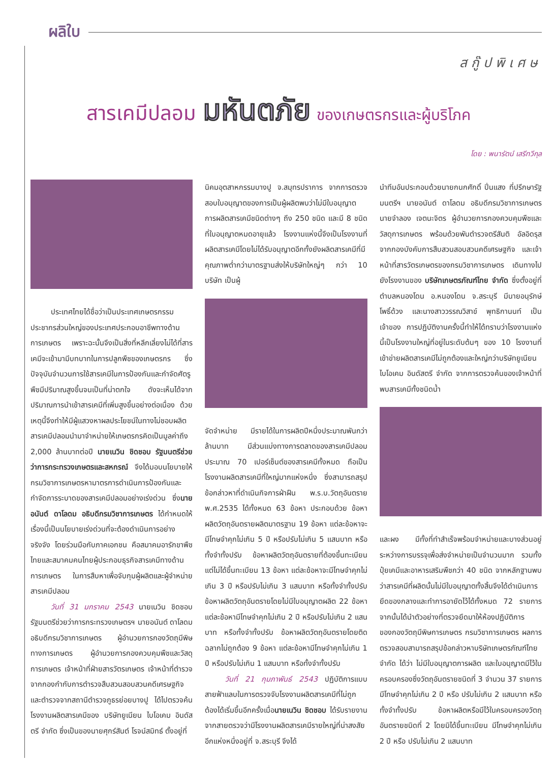ผลิใบ
สกู๊ปพิเศษ
สารเคมีปลอม มหันตภัย ของเกษตรกรและผู้บริโภค
โดย : พนารัตน์ เสรีทวีกุล
ประเทศไทยได้ชื่อว่าเป็นประเทศเกษตรกรรม ประชากรส่วนใหญ่ของประเทศประกอบอาชีพทางด้านการเกษตร เพราะฉะนั้นจึงเป็นสิ่งที่หลีกเลี่ยงไม่ได้ที่สารเคมีจะเข้ามามีบทบาทในการปลูกพืชของเกษตรกร ซึ่งปัจจุบันจำนวนการใช้สารเคมีในการป้องกันและกำจัดศัตรูพืชมีปริมาณสูงขึ้นจนเป็นที่น่าตกใจ ดังจะเห็นได้จากปริมาณการนำเข้าสารเคมีที่เพิ่มสูงขึ้นอย่างต่อเนื่อง ด้วยเหตุนี้จึงทำให้มีผู้แสวงหาผลประโยชน์ในทางไม่ชอบผลิตสารเคมีปลอมนำมาจำหน่ายให้เกษตรกรคิดเป็นมูลค่าถึง 2,000 ล้านบาทต่อปี นายเนวิน ชิดชอบ รัฐมนตรีช่วยว่าการกระทรวงเกษตรและสหกรณ์ จึงได้มอบนโยบายให้กรมวิชาการเกษตรหามาตรการดำเนินการป้องกันและกำจัดการระบาดของสารเคมีปลอมอย่างเร่งด่วน ซึ่งนายอนันต์ ดาโลดม อธิบดีกรมวิชาการเกษตร ได้กำหนดให้เรื่องนี้เป็นนโยบายเร่งด่วนที่จะต้องดำเนินการอย่างจริงจัง โดยร่วมมือกับภาคเอกชน คือสมาคมอารักขาพืชไทยและสมาคมคนไทยผู้ประกอบธุรกิจสารเคมีทางด้านการเกษตร ในการสืบหาเพื่อจับกุมผู้ผลิตและผู้จำหน่ายสารเคมีปลอม
วันที่ 31 มกราคม 2543 นายเนวิน ชิดชอบ รัฐมนตรีช่วยว่าการกระทรวงเกษตรฯ นายอนันต์ ดาโลดม อธิบดีกรมวิชาการเกษตร ผู้อำนวยการกองวัตถุมีพิษทางการเกษตร ผู้อำนวยการกองควบคุมพืชและวัสดุการเกษตร เจ้าหน้าที่ฝ่ายสารวัตรเกษตร เจ้าหน้าที่ตำรวจจากกองกำกับการตำรวจสืบสวนสอบสวนคดีเศรษฐกิจ และตำรวจจากสถานีตำรวจภูธรย่อยบางปู ได้ไปตรวจค้นโรงงานผลิตสารเคมีของ บริษัทยูเนียน ไบโอเคม อินดัสตรี จำกัด ซึ่งเป็นของนายศุกร์สันต์ โรจน์สมิทธ์ ตั้งอยู่ที่
นิคมอุตสาหกรรมบางปู จ.สมุทรปราการ จากการตรวจสอบใบอนุญาตของการเป็นผู้ผลิตพบว่าไม่มีใบอนุญาตการผลิตสารเคมีชนิดต่างๆ ถึง 250 ชนิด และมี 8 ชนิดที่ใบอนุญาตหมดอายุแล้ว โรงงานแห่งนี้จึงเป็นโรงงานที่ผลิตสารเคมีโดยไม่ได้รับอนุญาตอีกทั้งยังผลิตสารเคมีที่มีคุณภาพต่ำกว่ามาตรฐานส่งให้บริษัทใหญ่ๆ กว่า 10 บริษัท เป็นผู้
จัดจำหน่าย มีรายได้ในการผลิตปีหนึ่งประมาณพันกว่าล้านบาท มีส่วนแบ่งทางการตลาดของสารเคมีปลอมประมาณ 70 เปอร์เซ็นต์ของสารเคมีทั้งหมด ถือเป็นโรงงานผลิตสารเคมีที่ใหญ่มากแห่งหนึ่ง ซึ่งสามารถสรุปข้อกล่าวหาที่ดำเนินกิจการฝ่าฝืน พ.ร.บ.วัตถุอันตราย พ.ศ.2535 ได้ทั้งหมด 63 ข้อหา ประกอบด้วย ข้อหาผลิตวัตถุอันตรายผลิตมาตรฐาน 19 ข้อหา แต่ละข้อหาจะมีโทษจำคุกไม่เกิน 5 ปี หรือปรับไม่เกิน 5 แสนบาท หรือทั้งจำทั้งปรับ ข้อหาผลิตวัตถุอันตรายที่ต้องขึ้นทะเบียนแต่ไม่ได้ขึ้นทะเบียน 13 ข้อหา แต่ละข้อหาจะมีโทษจำคุกไม่เกิน 3 ปี หรือปรับไม่เกิน 3 แสนบาท หรือทั้งจำทั้งปรับ ข้อหาผลิตวัตถุอันตรายโดยไม่มีใบอนุญาตผลิต 22 ข้อหา แต่ละข้อหามีโทษจำคุกไม่เกิน 2 ปี หรือปรับไม่เกิน 2 แสนบาท หรือทั้งจำทั้งปรับ ข้อหาผลิตวัตถุอันตรายโดยติดฉลากไม่ถูกต้อง 9 ข้อหา แต่ละข้อหามีโทษจำคุกไม่เกิน 1 ปี หรือปรับไม่เกิน 1 แสนบาท หรือทั้งจำทั้งปรับ
วันที่ 21 กุมภาพันธ์ 2543 ปฏิบัติการแบบสายฟ้าแลบในการตรวจจับโรงงานผลิตสารเคมีที่ไม่ถูกต้องได้เริ่มขึ้นอีกครั้งเมื่อนายเนวิน ชิดชอบ ได้รับรายงานจากสายตรวจว่ามีโรงงานผลิตสารเคมีรายใหญ่ที่น่าสงสัยอีกแห่งหนึ่งอยู่ที่ จ.สระบุรี จึงได้
นำทีมอันประกอบด้วยนายกนกศักดิ์ ปิ่นแสง ที่ปรึกษารัฐมนตรีฯ นายอนันต์ ดาโลดม อธิบดีกรมวิชาการเกษตร นายจำลอง เจตนะจิตร ผู้อำนวยการกองควบคุมพืชและวัสดุการเกษตร พร้อมด้วยพันตำรวจตรีสันติ อัลอิดรุส จากกองบังคับการสืบสวนสอบสวนคดีเศรษฐกิจ และเจ้าหน้าที่สารวัตรเกษตรของกรมวิชาการเกษตร เดินทางไปยังโรงงานของ บริษัทเกษตรภัณฑ์ไทย จำกัด ซึ่งตั้งอยู่ที่ตำบลหนองโดน อ.หนองโดน จ.สระบุรี มีนายอนุรักษ์ โพธิ์ด้วง และนางสาววรรณวิสาข์ พุทธิกานนท์ เป็นเจ้าของ การปฏิบัติงานครั้งนี้ทำให้ได้ทราบว่าโรงงานแห่งนี้เป็นโรงงานใหญ่ที่อยู่ในระดับต้นๆ ของ 10 โรงงานที่เข้าข่ายผลิตสารเคมีไม่ถูกต้องและใหญ่กว่าบริษัทยูเนียน ไบโอเคม อินดัสตรี จำกัด จากการตรวจค้นของเจ้าหน้าที่พบสารเคมีทั้งชนิดน้ำ
และผง มีทั้งที่ทำสำเร็จพร้อมจำหน่ายและบางส่วนอยู่ระหว่างการบรรจุเพื่อส่งจำหน่ายเป็นจำนวนมาก รวมทั้งปุ๋ยเคมีและอาหารเสริมพืชกว่า 40 ชนิด จากหลักฐานพบว่าสารเคมีที่ผลิตนั้นไม่มีใบอนุญาตทั้งสิ้นจึงได้ดำเนินการยึดของกลางและทำการอายัดไว้ได้ทั้งหมด 72 รายการ จากนั้นได้นำตัวอย่างที่ตรวจยึดมาให้ห้องปฏิบัติการของกองวัตถุมีพิษการเกษตร กรมวิชาการเกษตร ผลการตรวจสอบสามารถสรุปข้อกล่าวหาบริษัทเกษตรภัณฑ์ไทย จำกัด ได้ว่า ไม่มีใบอนุญาตการผลิต และใบอนุญาตมีไว้ในครอบครองซึ่งวัตถุอันตรายชนิดที่ 3 จำนวน 37 รายการ มีโทษจำคุกไม่เกิน 2 ปี หรือ ปรับไม่เกิน 2 แสนบาท หรือทั้งจำทั้งปรับ ข้อหาผลิตหรือมีไว้ในครอบครองวัตถุอันตรายชนิดที่ 2 โดยมิได้ขึ้นทะเบียน มีโทษจำคุกไม่เกิน 2 ปี หรือ ปรับไม่เกิน 2 แสนบาท